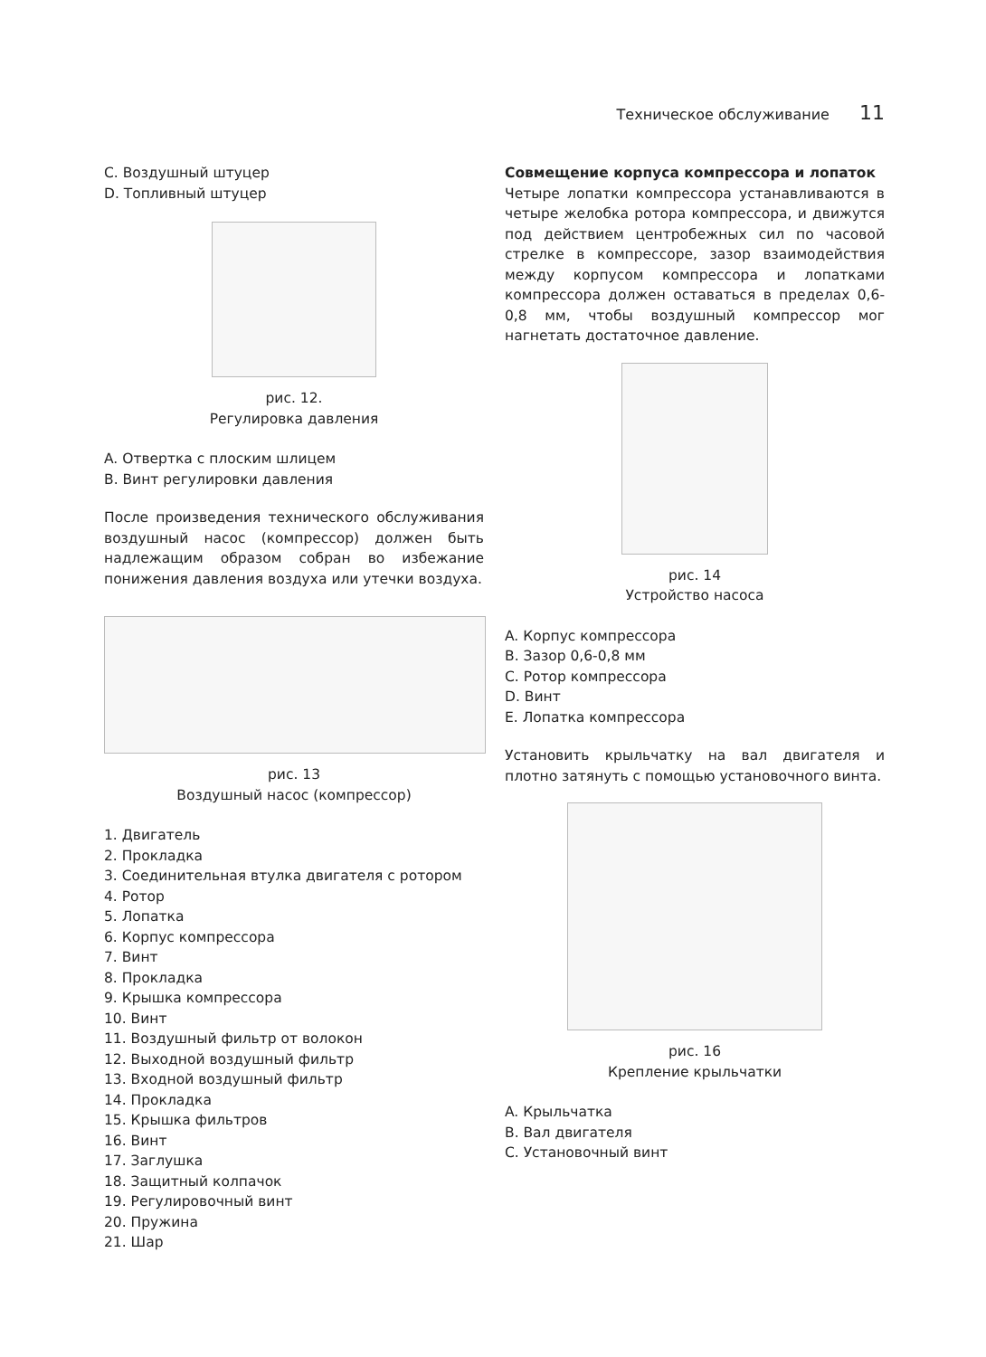Техническое обслуживание 11
C. Воздушный штуцер
D. Топливный штуцер
рис. 12.
Регулировка давления
A. Отвертка с плоским шлицем
B. Винт регулировки давления
После произведения технического обслуживания воздушный насос (компрессор) должен быть надлежащим образом собран во избежание понижения давления воздуха или утечки воздуха.
рис. 13
Воздушный насос (компрессор)
1. Двигатель
2. Прокладка
3. Соединительная втулка двигателя с ротором
4. Ротор
5. Лопатка
6. Корпус компрессора
7. Винт
8. Прокладка
9. Крышка компрессора
10. Винт
11. Воздушный фильтр от волокон
12. Выходной воздушный фильтр
13. Входной воздушный фильтр
14. Прокладка
15. Крышка фильтров
16. Винт
17. Заглушка
18. Защитный колпачок
19. Регулировочный винт
20. Пружина
21. Шар
Совмещение корпуса компрессора и лопаток
Четыре лопатки компрессора устанавливаются в четыре желобка ротора компрессора, и движутся под действием центробежных сил по часовой стрелке в компрессоре, зазор взаимодействия между корпусом компрессора и лопатками компрессора должен оставаться в пределах 0,6-0,8 мм, чтобы воздушный компрессор мог нагнетать достаточное давление.
рис. 14
Устройство насоса
A. Корпус компрессора
B. Зазор 0,6-0,8 мм
C. Ротор компрессора
D. Винт
E. Лопатка компрессора
Установить крыльчатку на вал двигателя и плотно затянуть с помощью установочного винта.
рис. 16
Крепление крыльчатки
A. Крыльчатка
B. Вал двигателя
C. Установочный винт